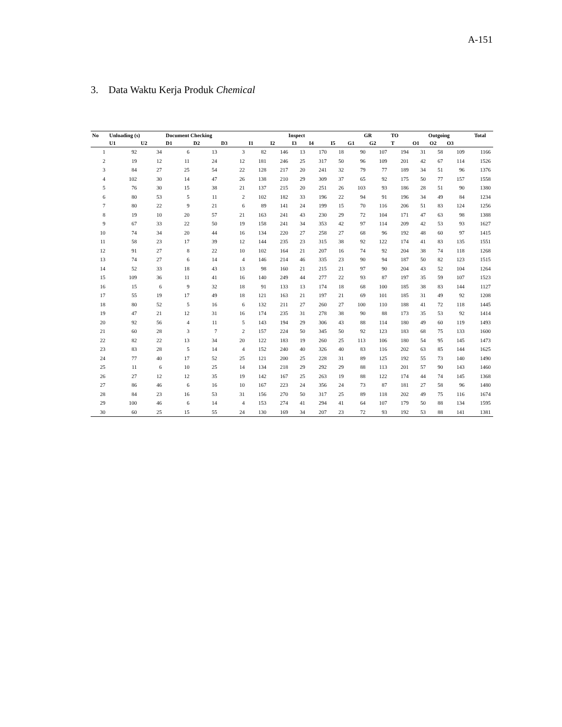A-151
3. Data Waktu Kerja Produk Chemical
| No | Unloading (s) | | Document Checking | | | Inspect | | | | | GR | | TO | Outgoing | | | Total |
| --- | --- | --- | --- | --- | --- | --- | --- | --- | --- | --- | --- | --- | --- | --- | --- | --- | --- |
| | U1 | U2 | D1 | D2 | D3 | I1 | I2 | I3 | I4 | I5 | G1 | G2 | T | O1 | O2 | O3 | |
| 1 | 92 | 34 | 6 | 13 | 3 | 82 | 146 | 13 | 170 | 18 | 90 | 107 | 194 | 31 | 58 | 109 | 1166 |
| 2 | 19 | 12 | 11 | 24 | 12 | 181 | 246 | 25 | 317 | 50 | 96 | 109 | 201 | 42 | 67 | 114 | 1526 |
| 3 | 84 | 27 | 25 | 54 | 22 | 128 | 217 | 20 | 241 | 32 | 79 | 77 | 189 | 34 | 51 | 96 | 1376 |
| 4 | 102 | 30 | 14 | 47 | 26 | 138 | 210 | 29 | 309 | 37 | 65 | 92 | 175 | 50 | 77 | 157 | 1558 |
| 5 | 76 | 30 | 15 | 38 | 21 | 137 | 215 | 20 | 251 | 26 | 103 | 93 | 186 | 28 | 51 | 90 | 1380 |
| 6 | 80 | 53 | 5 | 11 | 2 | 102 | 182 | 33 | 196 | 22 | 94 | 91 | 196 | 34 | 49 | 84 | 1234 |
| 7 | 80 | 22 | 9 | 21 | 6 | 89 | 141 | 24 | 199 | 15 | 70 | 116 | 206 | 51 | 83 | 124 | 1256 |
| 8 | 19 | 10 | 20 | 57 | 21 | 163 | 241 | 43 | 230 | 29 | 72 | 104 | 171 | 47 | 63 | 98 | 1388 |
| 9 | 67 | 33 | 22 | 50 | 19 | 158 | 241 | 34 | 353 | 42 | 97 | 114 | 209 | 42 | 53 | 93 | 1627 |
| 10 | 74 | 34 | 20 | 44 | 16 | 134 | 220 | 27 | 258 | 27 | 68 | 96 | 192 | 48 | 60 | 97 | 1415 |
| 11 | 58 | 23 | 17 | 39 | 12 | 144 | 235 | 23 | 315 | 38 | 92 | 122 | 174 | 41 | 83 | 135 | 1551 |
| 12 | 91 | 27 | 8 | 22 | 10 | 102 | 164 | 21 | 207 | 16 | 74 | 92 | 204 | 38 | 74 | 118 | 1268 |
| 13 | 74 | 27 | 6 | 14 | 4 | 146 | 214 | 46 | 335 | 23 | 90 | 94 | 187 | 50 | 82 | 123 | 1515 |
| 14 | 52 | 33 | 18 | 43 | 13 | 98 | 160 | 21 | 215 | 21 | 97 | 90 | 204 | 43 | 52 | 104 | 1264 |
| 15 | 109 | 36 | 11 | 41 | 16 | 140 | 249 | 44 | 277 | 22 | 93 | 87 | 197 | 35 | 59 | 107 | 1523 |
| 16 | 15 | 6 | 9 | 32 | 18 | 91 | 133 | 13 | 174 | 18 | 68 | 100 | 185 | 38 | 83 | 144 | 1127 |
| 17 | 55 | 19 | 17 | 49 | 18 | 121 | 163 | 21 | 197 | 21 | 69 | 101 | 185 | 31 | 49 | 92 | 1208 |
| 18 | 80 | 52 | 5 | 16 | 6 | 132 | 211 | 27 | 260 | 27 | 100 | 110 | 188 | 41 | 72 | 118 | 1445 |
| 19 | 47 | 21 | 12 | 31 | 16 | 174 | 235 | 31 | 278 | 38 | 90 | 88 | 173 | 35 | 53 | 92 | 1414 |
| 20 | 92 | 56 | 4 | 11 | 5 | 143 | 194 | 29 | 306 | 43 | 88 | 114 | 180 | 49 | 60 | 119 | 1493 |
| 21 | 60 | 28 | 3 | 7 | 2 | 157 | 224 | 50 | 345 | 50 | 92 | 123 | 183 | 68 | 75 | 133 | 1600 |
| 22 | 82 | 22 | 13 | 34 | 20 | 122 | 183 | 19 | 260 | 25 | 113 | 106 | 180 | 54 | 95 | 145 | 1473 |
| 23 | 83 | 28 | 5 | 14 | 4 | 152 | 240 | 40 | 326 | 40 | 83 | 116 | 202 | 63 | 85 | 144 | 1625 |
| 24 | 77 | 40 | 17 | 52 | 25 | 121 | 200 | 25 | 228 | 31 | 89 | 125 | 192 | 55 | 73 | 140 | 1490 |
| 25 | 11 | 6 | 10 | 25 | 14 | 134 | 218 | 29 | 292 | 29 | 88 | 113 | 201 | 57 | 90 | 143 | 1460 |
| 26 | 27 | 12 | 12 | 35 | 19 | 142 | 167 | 25 | 263 | 19 | 88 | 122 | 174 | 44 | 74 | 145 | 1368 |
| 27 | 86 | 46 | 6 | 16 | 10 | 167 | 223 | 24 | 356 | 24 | 73 | 87 | 181 | 27 | 58 | 96 | 1480 |
| 28 | 84 | 23 | 16 | 53 | 31 | 156 | 270 | 50 | 317 | 25 | 89 | 118 | 202 | 49 | 75 | 116 | 1674 |
| 29 | 100 | 46 | 6 | 14 | 4 | 153 | 274 | 41 | 294 | 41 | 64 | 107 | 179 | 50 | 88 | 134 | 1595 |
| 30 | 60 | 25 | 15 | 55 | 24 | 130 | 169 | 34 | 207 | 23 | 72 | 93 | 192 | 53 | 88 | 141 | 1381 |